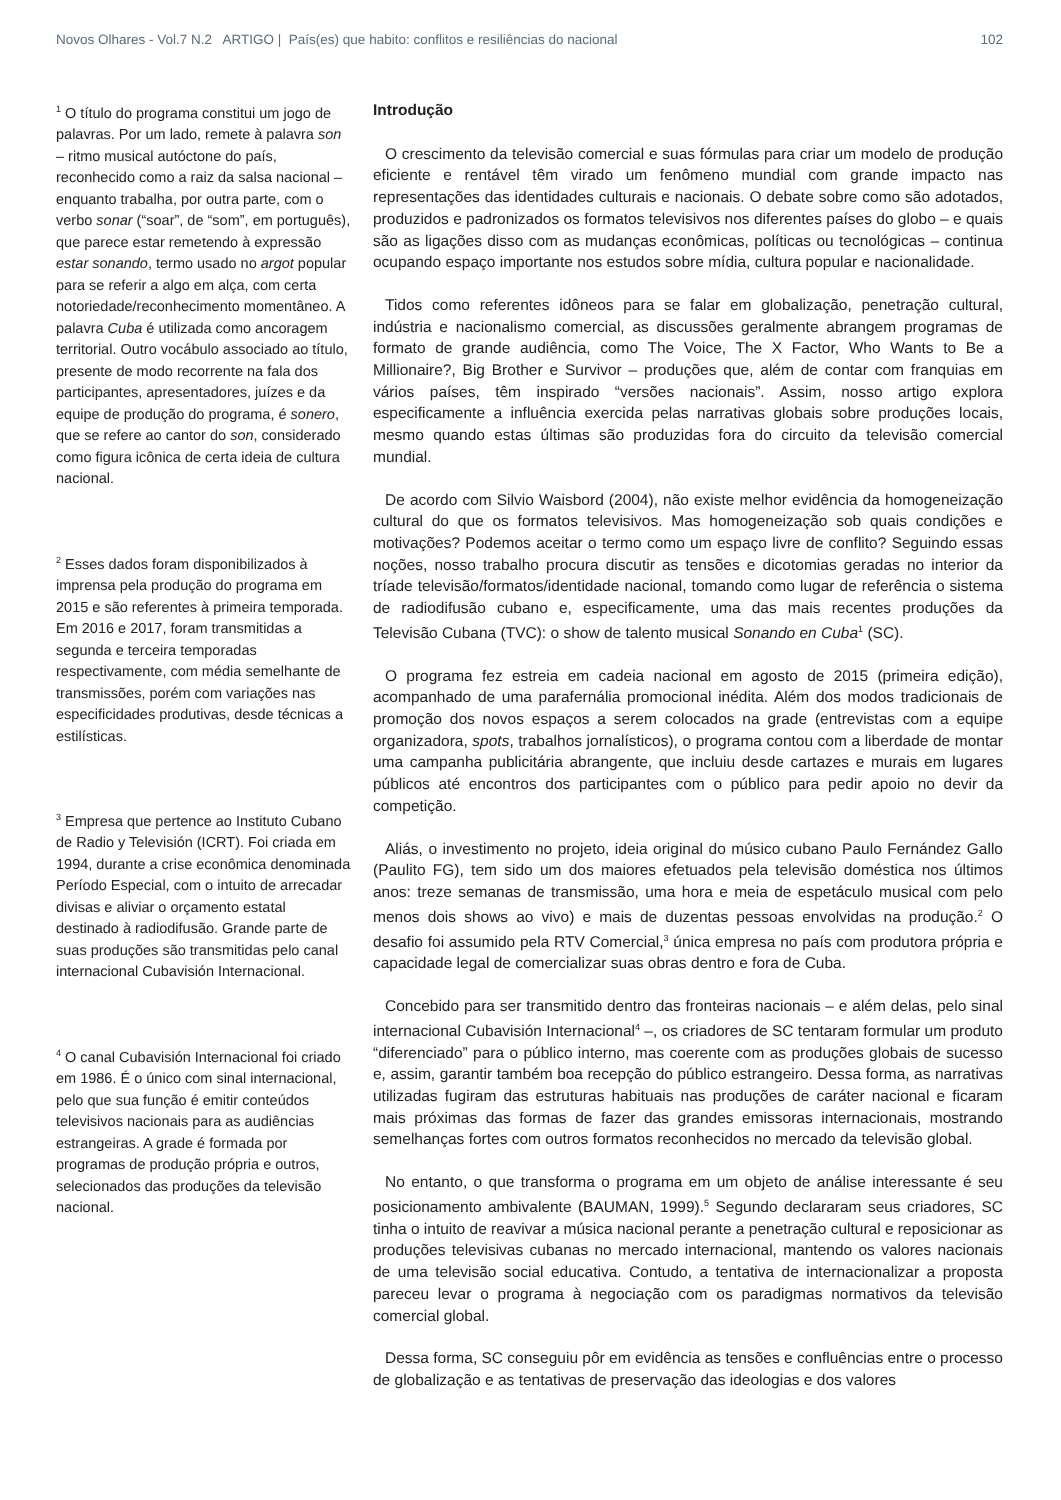Novos Olhares - Vol.7 N.2 ARTIGO | País(es) que habito: conflitos e resiliências do nacional 102
<sup>1</sup> O título do programa constitui um jogo de palavras. Por um lado, remete à palavra son – ritmo musical autóctone do país, reconhecido como a raiz da salsa nacional – enquanto trabalha, por outra parte, com o verbo sonar (“soar”, de “som”, em português), que parece estar remetendo à expressão estar sonando, termo usado no argot popular para se referir a algo em alça, com certa notoriedade/reconhecimento momentâneo. A palavra Cuba é utilizada como ancoragem territorial. Outro vocábulo associado ao título, presente de modo recorrente na fala dos participantes, apresentadores, juízes e da equipe de produção do programa, é sonero, que se refere ao cantor do son, considerado como figura icônica de certa ideia de cultura nacional.
<sup>2</sup> Esses dados foram disponibilizados à imprensa pela produção do programa em 2015 e são referentes à primeira temporada. Em 2016 e 2017, foram transmitidas a segunda e terceira temporadas respectivamente, com média semelhante de transmissões, porém com variações nas especificidades produtivas, desde técnicas a estilísticas.
<sup>3</sup> Empresa que pertence ao Instituto Cubano de Radio y Televisión (ICRT). Foi criada em 1994, durante a crise econômica denominada Período Especial, com o intuito de arrecadar divisas e aliviar o orçamento estatal destinado à radiodifusão. Grande parte de suas produções são transmitidas pelo canal internacional Cubavisión Internacional.
<sup>4</sup> O canal Cubavisión Internacional foi criado em 1986. É o único com sinal internacional, pelo que sua função é emitir conteúdos televisivos nacionais para as audiências estrangeiras. A grade é formada por programas de produção própria e outros, selecionados das produções da televisão nacional.
Introdução
O crescimento da televisão comercial e suas fórmulas para criar um modelo de produção eficiente e rentável têm virado um fenômeno mundial com grande impacto nas representações das identidades culturais e nacionais. O debate sobre como são adotados, produzidos e padronizados os formatos televisivos nos diferentes países do globo – e quais são as ligações disso com as mudanças econômicas, políticas ou tecnológicas – continua ocupando espaço importante nos estudos sobre mídia, cultura popular e nacionalidade.
Tidos como referentes idôneos para se falar em globalização, penetração cultural, indústria e nacionalismo comercial, as discussões geralmente abrangem programas de formato de grande audiência, como The Voice, The X Factor, Who Wants to Be a Millionaire?, Big Brother e Survivor – produções que, além de contar com franquias em vários países, têm inspirado “versões nacionais”. Assim, nosso artigo explora especificamente a influência exercida pelas narrativas globais sobre produções locais, mesmo quando estas últimas são produzidas fora do circuito da televisão comercial mundial.
De acordo com Silvio Waisbord (2004), não existe melhor evidência da homogeneização cultural do que os formatos televisivos. Mas homogeneização sob quais condições e motivações? Podemos aceitar o termo como um espaço livre de conflito? Seguindo essas noções, nosso trabalho procura discutir as tensões e dicotomias geradas no interior da tríade televisão/formatos/identidade nacional, tomando como lugar de referência o sistema de radiodifusão cubano e, especificamente, uma das mais recentes produções da Televisão Cubana (TVC): o show de talento musical Sonando en Cuba<sup>1</sup> (SC).
O programa fez estreia em cadeia nacional em agosto de 2015 (primeira edição), acompanhado de uma parafernália promocional inédita. Além dos modos tradicionais de promoção dos novos espaços a serem colocados na grade (entrevistas com a equipe organizadora, spots, trabalhos jornalísticos), o programa contou com a liberdade de montar uma campanha publicitária abrangente, que incluiu desde cartazes e murais em lugares públicos até encontros dos participantes com o público para pedir apoio no devir da competição.
Aliás, o investimento no projeto, ideia original do músico cubano Paulo Fernández Gallo (Paulito FG), tem sido um dos maiores efetuados pela televisão doméstica nos últimos anos: treze semanas de transmissão, uma hora e meia de espetáculo musical com pelo menos dois shows ao vivo) e mais de duzentas pessoas envolvidas na produção.<sup>2</sup> O desafio foi assumido pela RTV Comercial,<sup>3</sup> única empresa no país com produtora própria e capacidade legal de comercializar suas obras dentro e fora de Cuba.
Concebido para ser transmitido dentro das fronteiras nacionais – e além delas, pelo sinal internacional Cubavisión Internacional<sup>4</sup> –, os criadores de SC tentaram formular um produto “diferenciado” para o público interno, mas coerente com as produções globais de sucesso e, assim, garantir também boa recepção do público estrangeiro. Dessa forma, as narrativas utilizadas fugiram das estruturas habituais nas produções de caráter nacional e ficaram mais próximas das formas de fazer das grandes emissoras internacionais, mostrando semelhanças fortes com outros formatos reconhecidos no mercado da televisão global.
No entanto, o que transforma o programa em um objeto de análise interessante é seu posicionamento ambivalente (BAUMAN, 1999).<sup>5</sup> Segundo declararam seus criadores, SC tinha o intuito de reavivar a música nacional perante a penetração cultural e reposicionar as produções televisivas cubanas no mercado internacional, mantendo os valores nacionais de uma televisão social educativa. Contudo, a tentativa de internacionalizar a proposta pareceu levar o programa à negociação com os paradigmas normativos da televisão comercial global.
Dessa forma, SC conseguiu pôr em evidência as tensões e confluências entre o processo de globalização e as tentativas de preservação das ideologias e dos valores